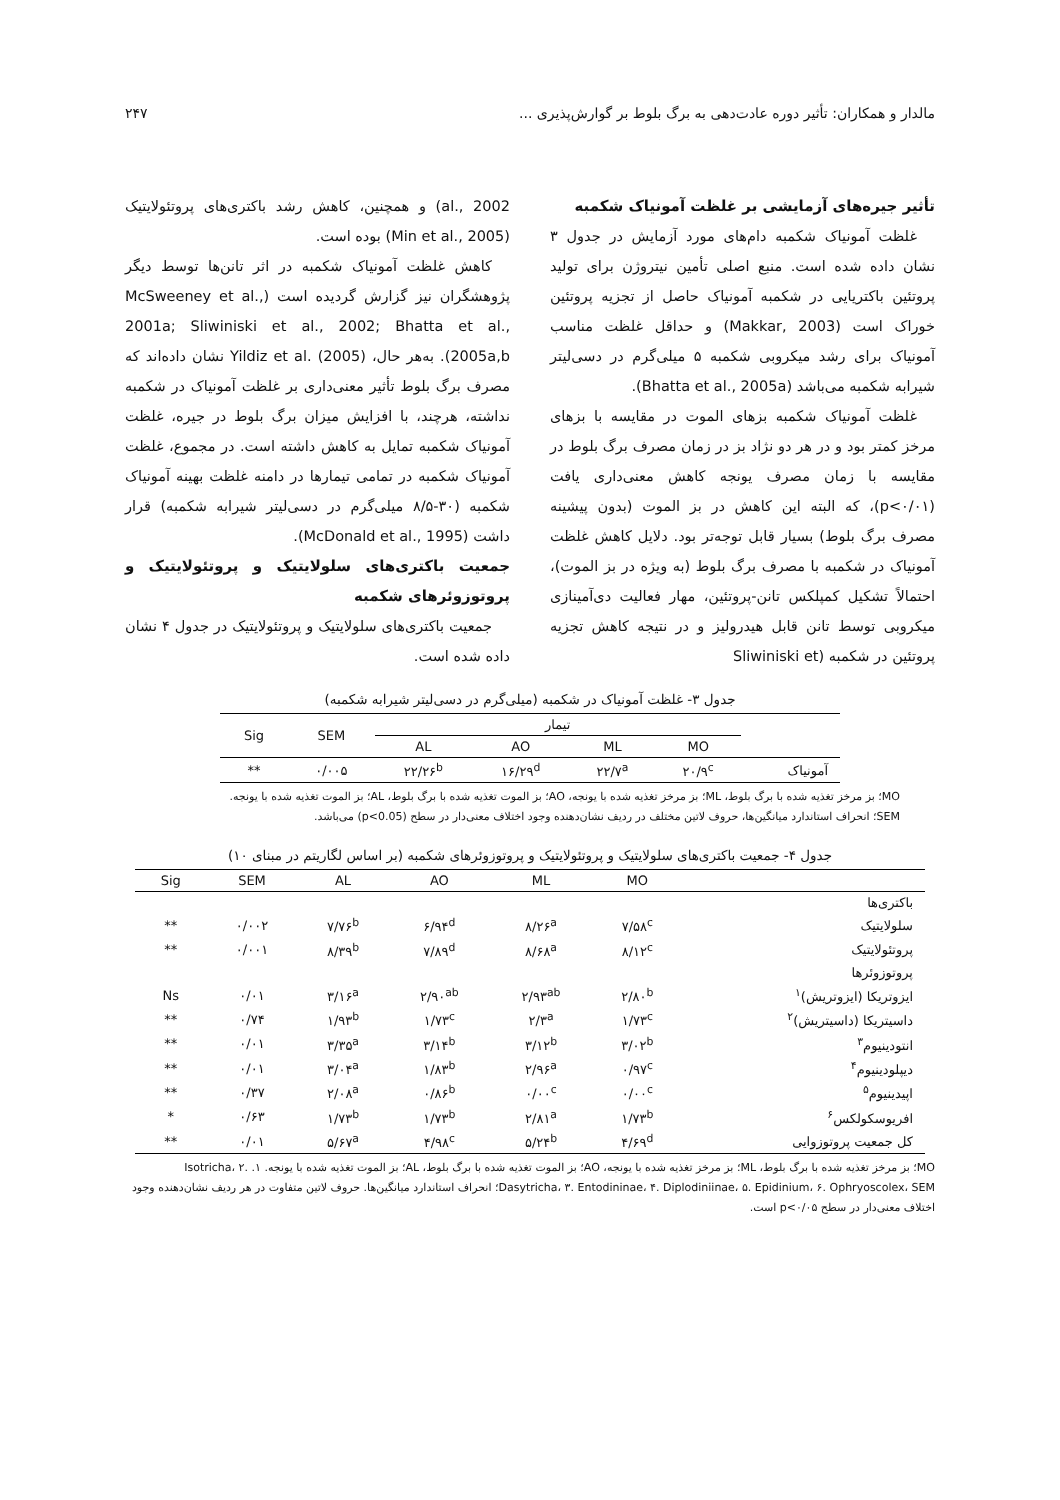مالدار و همکاران: تأثیر دوره عادت‌دهی به برگ بلوط بر گوارش‌پذیری ... ۲۴۷
تأثیر جیره‌های آزمایشی بر غلظت آمونیاک شکمبه
غلظت آمونیاک شکمبه دام‌های مورد آزمایش در جدول ۳ نشان داده شده است. منبع اصلی تأمین نیتروژن برای تولید پروتئین باکتریایی در شکمبه آمونیاک حاصل از تجزیه پروتئین خوراک است (Makkar, 2003) و حداقل غلظت مناسب آمونیاک برای رشد میکروبی شکمبه ۵ میلی‌گرم در دسی‌لیتر شیرابه شکمبه می‌باشد (Bhatta et al., 2005a).
غلظت آمونیاک شکمبه بزهای الموت در مقایسه با بزهای مرخز کمتر بود و در هر دو نژاد بز در زمان مصرف برگ بلوط در مقایسه با زمان مصرف یونجه کاهش معنی‌داری یافت (p<۰/۰۱)، که البته این کاهش در بز الموت (بدون پیشینه مصرف برگ بلوط) بسیار قابل توجه‌تر بود. دلایل کاهش غلظت آمونیاک در شکمبه با مصرف برگ بلوط (به ویژه در بز الموت)، احتمالاً تشکیل کمپلکس تانن-پروتئین، مهار فعالیت دی‌آمینازی میکروبی توسط تانن قابل هیدرولیز و در نتیجه کاهش تجزیه پروتئین در شکمبه (Sliwiniski et
al., 2002) و همچنین، کاهش رشد باکتری‌های پروتئولایتیک (Min et al., 2005) بوده است.
کاهش غلظت آمونیاک شکمبه در اثر تانن‌ها توسط دیگر پژوهشگران نیز گزارش گردیده است (McSweeney et al., 2001a; Sliwiniski et al., 2002; Bhatta et al., 2005a,b). به‌هر حال، Yildiz et al. (2005) نشان داده‌اند که مصرف برگ بلوط تأثیر معنی‌داری بر غلظت آمونیاک در شکمبه نداشته، هرچند، با افزایش میزان برگ بلوط در جیره، غلظت آمونیاک شکمبه تمایل به کاهش داشته است. در مجموع، غلظت آمونیاک شکمبه در تمامی تیمارها در دامنه غلظت بهینه آمونیاک شکمبه (۳۰-۸/۵ میلی‌گرم در دسی‌لیتر شیرابه شکمبه) قرار داشت (McDonald et al., 1995).
جمعیت باکتری‌های سلولایتیک و پروتئولایتیک و پروتوزوئرهای شکمبه
جمعیت باکتری‌های سلولایتیک و پروتئولایتیک در جدول ۴ نشان داده شده است.
جدول ۳- غلظت آمونیاک در شکمبه (میلی‌گرم در دسی‌لیتر شیرابه شکمبه)
| | تیمار | | | | SEM | Sig |
| --- | --- | --- | --- | --- | --- | --- |
| | MO | ML | AO | AL | | |
| آمونیاک | ۲۰/۹<sup>c</sup> | ۲۲/۷<sup>a</sup> | ۱۶/۲۹<sup>d</sup> | ۲۲/۲۶<sup>b</sup> | ۰/۰۰۵ | ** |
MO؛ بز مرخز تغذیه شده با برگ بلوط، ML؛ بز مرخز تغذیه شده با یونجه، AO؛ بز الموت تغذیه شده با برگ بلوط، AL؛ بز الموت تغذیه شده با یونجه. SEM؛ انحراف استاندارد میانگین‌ها، حروف لاتین مختلف در ردیف نشان‌دهنده وجود اختلاف معنی‌دار در سطح (p<0.05) می‌باشد.
جدول ۴- جمعیت باکتری‌های سلولایتیک و پروتئولایتیک و پروتوزوئرهای شکمبه (بر اساس لگاریتم در مبنای ۱۰)
| | MO | ML | AO | AL | SEM | Sig |
| --- | --- | --- | --- | --- | --- | --- |
| باکتری‌ها | | | | | | |
| سلولایتیک | ۷/۵۸<sup>c</sup> | ۸/۲۶<sup>a</sup> | ۶/۹۴<sup>d</sup> | ۷/۷۶<sup>b</sup> | ۰/۰۰۲ | ** |
| پروتئولایتیک | ۸/۱۲<sup>c</sup> | ۸/۶۸<sup>a</sup> | ۷/۸۹<sup>d</sup> | ۸/۳۹<sup>b</sup> | ۰/۰۰۱ | ** |
| پروتوزوئرها | | | | | | |
| ایزوتریکا (ایزوتریش)<sup>۱</sup> | ۲/۸۰<sup>b</sup> | ۲/۹۳<sup>ab</sup> | ۲/۹۰<sup>ab</sup> | ۳/۱۶<sup>a</sup> | ۰/۰۱ | Ns |
| داسیتریکا (داسیتریش)<sup>۲</sup> | ۱/۷۳<sup>c</sup> | ۲/۳<sup>a</sup> | ۱/۷۳<sup>c</sup> | ۱/۹۳<sup>b</sup> | ۰/۷۴ | ** |
| انتودینیوم<sup>۳</sup> | ۳/۰۲<sup>b</sup> | ۳/۱۲<sup>b</sup> | ۳/۱۴<sup>b</sup> | ۳/۳۵<sup>a</sup> | ۰/۰۱ | ** |
| دیپلودینیوم<sup>۴</sup> | ۰/۹۷<sup>c</sup> | ۲/۹۶<sup>a</sup> | ۱/۸۳<sup>b</sup> | ۳/۰۴<sup>a</sup> | ۰/۰۱ | ** |
| اپیدینیوم<sup>۵</sup> | ۰/۰۰<sup>c</sup> | ۰/۰۰<sup>c</sup> | ۰/۸۶<sup>b</sup> | ۲/۰۸<sup>a</sup> | ۰/۳۷ | ** |
| افریوسکولکس<sup>۶</sup> | ۱/۷۳<sup>b</sup> | ۲/۸۱<sup>a</sup> | ۱/۷۳<sup>b</sup> | ۱/۷۳<sup>b</sup> | ۰/۶۳ | * |
| کل جمعیت پروتوزوایی | ۴/۶۹<sup>d</sup> | ۵/۲۴<sup>b</sup> | ۴/۹۸<sup>c</sup> | ۵/۶۷<sup>a</sup> | ۰/۰۱ | ** |
MO؛ بز مرخز تغذیه شده با برگ بلوط، ML؛ بز مرخز تغذیه شده با یونجه، AO؛ بز الموت تغذیه شده با برگ بلوط، AL؛ بز الموت تغذیه شده با یونجه. ۱. Isotricha، ۲. Dasytricha، ۳. Entodininae، ۴. Diplodiniinae، ۵. Epidinium، ۶. Ophryoscolex، SEM؛ انحراف استاندارد میانگین‌ها. حروف لاتین متفاوت در هر ردیف نشان‌دهنده وجود اختلاف معنی‌دار در سطح p<۰/۰۵ است.